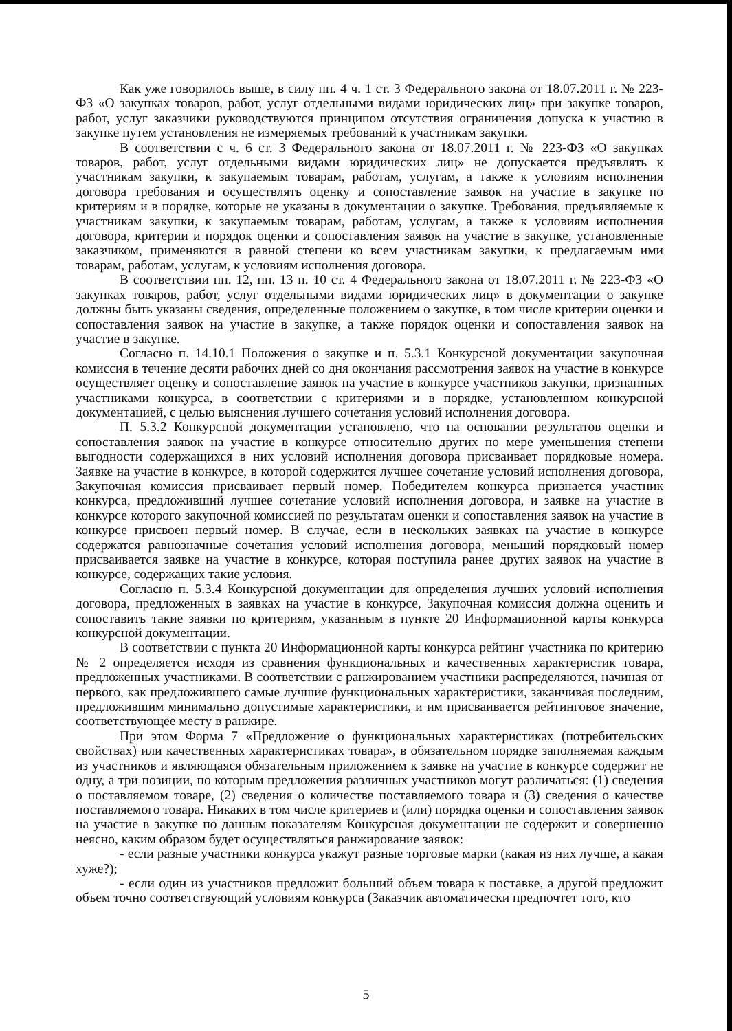Как уже говорилось выше, в силу пп. 4 ч. 1 ст. 3 Федерального закона от 18.07.2011 г. № 223-ФЗ «О закупках товаров, работ, услуг отдельными видами юридических лиц» при закупке товаров, работ, услуг заказчики руководствуются принципом отсутствия ограничения допуска к участию в закупке путем установления не измеряемых требований к участникам закупки.
В соответствии с ч. 6 ст. 3 Федерального закона от 18.07.2011 г. № 223-ФЗ «О закупках товаров, работ, услуг отдельными видами юридических лиц» не допускается предъявлять к участникам закупки, к закупаемым товарам, работам, услугам, а также к условиям исполнения договора требования и осуществлять оценку и сопоставление заявок на участие в закупке по критериям и в порядке, которые не указаны в документации о закупке. Требования, предъявляемые к участникам закупки, к закупаемым товарам, работам, услугам, а также к условиям исполнения договора, критерии и порядок оценки и сопоставления заявок на участие в закупке, установленные заказчиком, применяются в равной степени ко всем участникам закупки, к предлагаемым ими товарам, работам, услугам, к условиям исполнения договора.
В соответствии пп. 12, пп. 13 п. 10 ст. 4 Федерального закона от 18.07.2011 г. № 223-ФЗ «О закупках товаров, работ, услуг отдельными видами юридических лиц» в документации о закупке должны быть указаны сведения, определенные положением о закупке, в том числе критерии оценки и сопоставления заявок на участие в закупке, а также порядок оценки и сопоставления заявок на участие в закупке.
Согласно п. 14.10.1 Положения о закупке и п. 5.3.1 Конкурсной документации закупочная комиссия в течение десяти рабочих дней со дня окончания рассмотрения заявок на участие в конкурсе осуществляет оценку и сопоставление заявок на участие в конкурсе участников закупки, признанных участниками конкурса, в соответствии с критериями и в порядке, установленном конкурсной документацией, с целью выяснения лучшего сочетания условий исполнения договора.
П. 5.3.2 Конкурсной документации установлено, что на основании результатов оценки и сопоставления заявок на участие в конкурсе относительно других по мере уменьшения степени выгодности содержащихся в них условий исполнения договора присваивает порядковые номера. Заявке на участие в конкурсе, в которой содержится лучшее сочетание условий исполнения договора, Закупочная комиссия присваивает первый номер. Победителем конкурса признается участник конкурса, предложивший лучшее сочетание условий исполнения договора, и заявке на участие в конкурсе которого закупочной комиссией по результатам оценки и сопоставления заявок на участие в конкурсе присвоен первый номер. В случае, если в нескольких заявках на участие в конкурсе содержатся равнозначные сочетания условий исполнения договора, меньший порядковый номер присваивается заявке на участие в конкурсе, которая поступила ранее других заявок на участие в конкурсе, содержащих такие условия.
Согласно п. 5.3.4 Конкурсной документации для определения лучших условий исполнения договора, предложенных в заявках на участие в конкурсе, Закупочная комиссия должна оценить и сопоставить такие заявки по критериям, указанным в пункте 20 Информационной карты конкурса конкурсной документации.
В соответствии с пункта 20 Информационной карты конкурса рейтинг участника по критерию № 2 определяется исходя из сравнения функциональных и качественных характеристик товара, предложенных участниками. В соответствии с ранжированием участники распределяются, начиная от первого, как предложившего самые лучшие функциональных характеристики, заканчивая последним, предложившим минимально допустимые характеристики, и им присваивается рейтинговое значение, соответствующее месту в ранжире.
При этом Форма 7 «Предложение о функциональных характеристиках (потребительских свойствах) или качественных характеристиках товара», в обязательном порядке заполняемая каждым из участников и являющаяся обязательным приложением к заявке на участие в конкурсе содержит не одну, а три позиции, по которым предложения различных участников могут различаться: (1) сведения о поставляемом товаре, (2) сведения о количестве поставляемого товара и (3) сведения о качестве поставляемого товара. Никаких в том числе критериев и (или) порядка оценки и сопоставления заявок на участие в закупке по данным показателям Конкурсная документации не содержит и совершенно неясно, каким образом будет осуществляться ранжирование заявок:
- если разные участники конкурса укажут разные торговые марки (какая из них лучше, а какая хуже?);
- если один из участников предложит больший объем товара к поставке, а другой предложит объем точно соответствующий условиям конкурса (Заказчик автоматически предпочтет того, кто
5